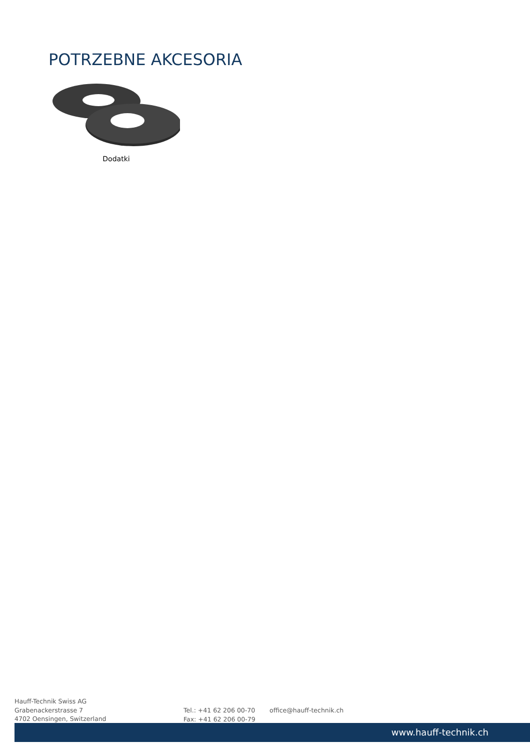POTRZEBNE AKCESORIA
Dodatki
Hauff-Technik Swiss AG
Grabenackerstrasse 7
4702 Oensingen, Switzerland
Tel.: +41 62 206 00-70
Fax: +41 62 206 00-79
office@hauff-technik.ch
www.hauff-technik.ch